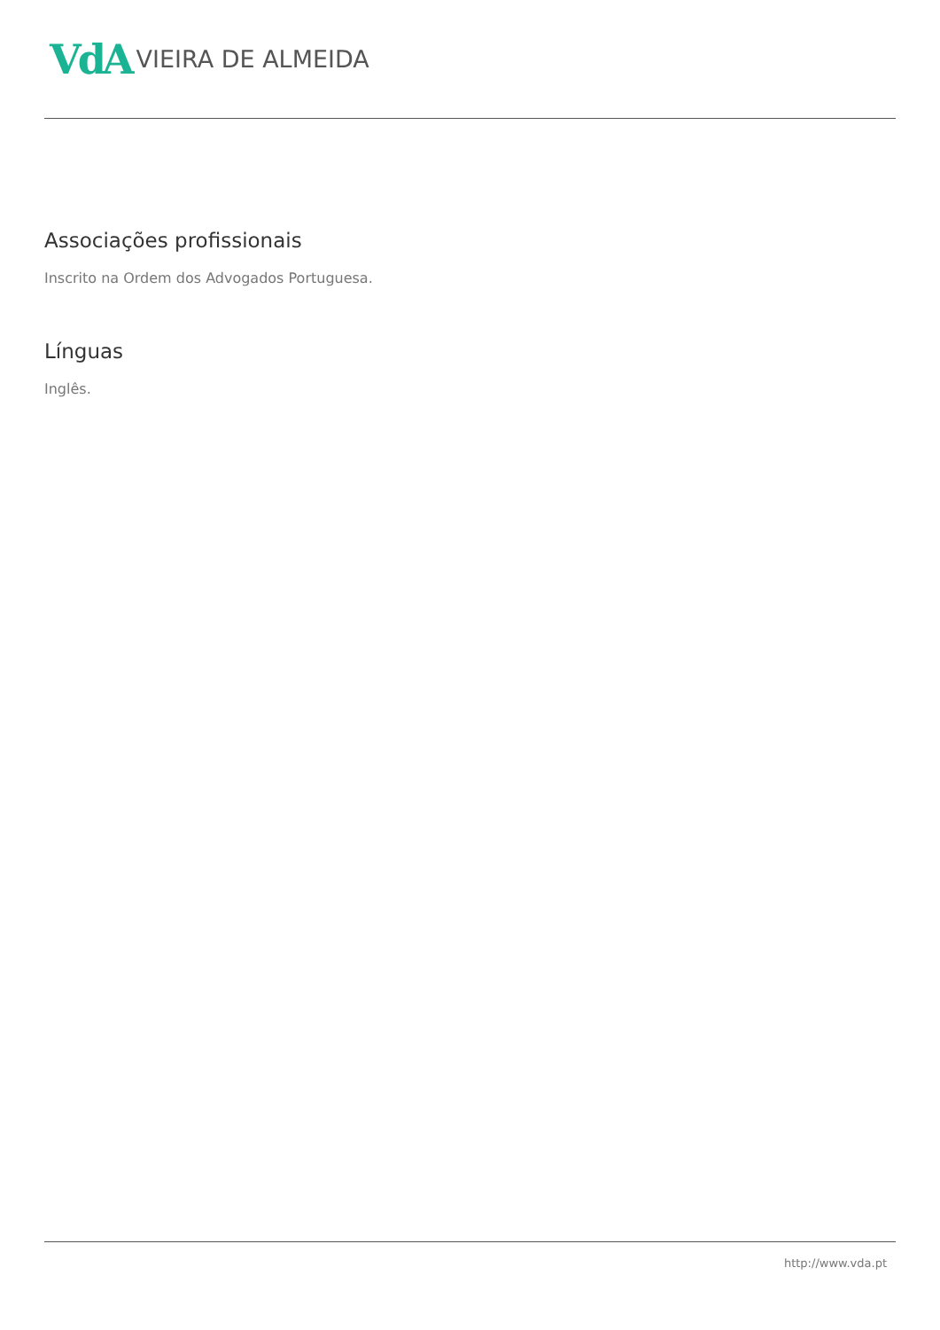VdA VIEIRA DE ALMEIDA
Associações profissionais
Inscrito na Ordem dos Advogados Portuguesa.
Línguas
Inglês.
http://www.vda.pt